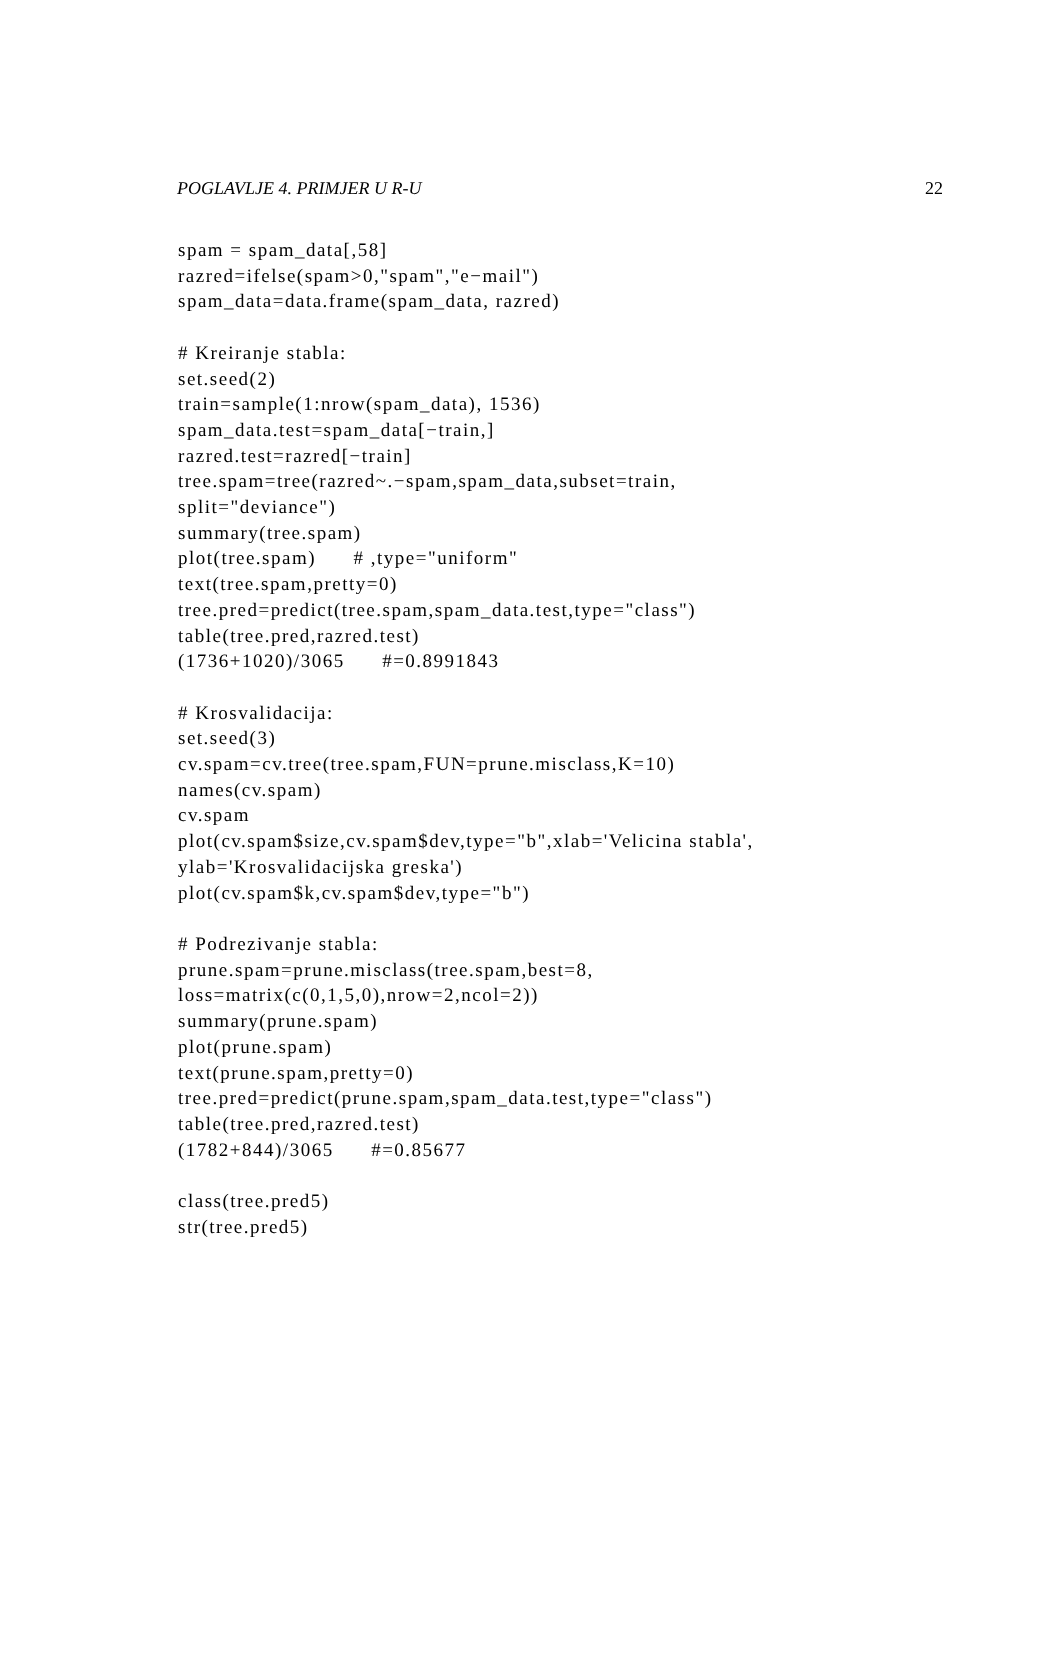POGLAVLJE 4. PRIMJER U R-U 22
spam = spam_data[,58]
razred=ifelse(spam>0,"spam","e−mail")
spam_data=data.frame(spam_data, razred)

# Kreiranje stabla:
set.seed(2)
train=sample(1:nrow(spam_data), 1536)
spam_data.test=spam_data[−train,]
razred.test=razred[−train]
tree.spam=tree(razred~.−spam,spam_data,subset=train,
split="deviance")
summary(tree.spam)
plot(tree.spam)      # ,type="uniform"
text(tree.spam,pretty=0)
tree.pred=predict(tree.spam,spam_data.test,type="class")
table(tree.pred,razred.test)
(1736+1020)/3065      #=0.8991843

# Krosvalidacija:
set.seed(3)
cv.spam=cv.tree(tree.spam,FUN=prune.misclass,K=10)
names(cv.spam)
cv.spam
plot(cv.spam$size,cv.spam$dev,type="b",xlab='Velicina stabla',
ylab='Krosvalidacijska greska')
plot(cv.spam$k,cv.spam$dev,type="b")

# Podrezivanje stabla:
prune.spam=prune.misclass(tree.spam,best=8,
loss=matrix(c(0,1,5,0),nrow=2,ncol=2))
summary(prune.spam)
plot(prune.spam)
text(prune.spam,pretty=0)
tree.pred=predict(prune.spam,spam_data.test,type="class")
table(tree.pred,razred.test)
(1782+844)/3065      #=0.85677

class(tree.pred5)
str(tree.pred5)